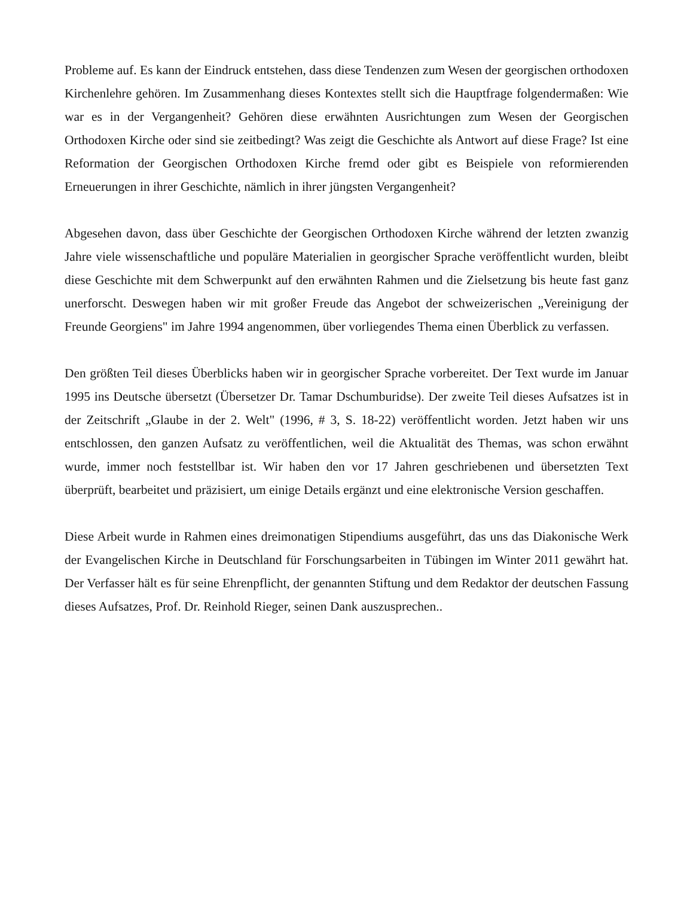Probleme auf. Es kann der Eindruck entstehen, dass diese Tendenzen zum Wesen der georgischen orthodoxen Kirchenlehre gehören. Im Zusammenhang dieses Kontextes stellt sich die Hauptfrage folgendermaßen: Wie war es in der Vergangenheit? Gehören diese erwähnten Ausrichtungen zum Wesen der Georgischen Orthodoxen Kirche oder sind sie zeitbedingt? Was zeigt die Geschichte als Antwort auf diese Frage? Ist eine Reformation der Georgischen Orthodoxen Kirche fremd oder gibt es Beispiele von reformierenden Erneuerungen in ihrer Geschichte, nämlich in ihrer jüngsten Vergangenheit?
Abgesehen davon, dass über Geschichte der Georgischen Orthodoxen Kirche während der letzten zwanzig Jahre viele wissenschaftliche und populäre Materialien in georgischer Sprache veröffentlicht wurden, bleibt diese Geschichte mit dem Schwerpunkt auf den erwähnten Rahmen und die Zielsetzung bis heute fast ganz unerforscht. Deswegen haben wir mit großer Freude das Angebot der schweizerischen „Vereinigung der Freunde Georgiens" im Jahre 1994 angenommen, über vorliegendes Thema einen Überblick zu verfassen.
Den größten Teil dieses Überblicks haben wir in georgischer Sprache vorbereitet. Der Text wurde im Januar 1995 ins Deutsche übersetzt (Übersetzer Dr. Tamar Dschumburidse). Der zweite Teil dieses Aufsatzes ist in der Zeitschrift „Glaube in der 2. Welt" (1996, # 3, S. 18-22) veröffentlicht worden. Jetzt haben wir uns entschlossen, den ganzen Aufsatz zu veröffentlichen, weil die Aktualität des Themas, was schon erwähnt wurde, immer noch feststellbar ist. Wir haben den vor 17 Jahren geschriebenen und übersetzten Text überprüft, bearbeitet und präzisiert, um einige Details ergänzt und eine elektronische Version geschaffen.
Diese Arbeit wurde in Rahmen eines dreimonatigen Stipendiums ausgeführt, das uns das Diakonische Werk der Evangelischen Kirche in Deutschland für Forschungsarbeiten in Tübingen im Winter 2011 gewährt hat. Der Verfasser hält es für seine Ehrenpflicht, der genannten Stiftung und dem Redaktor der deutschen Fassung dieses Aufsatzes, Prof. Dr. Reinhold Rieger, seinen Dank auszusprechen..